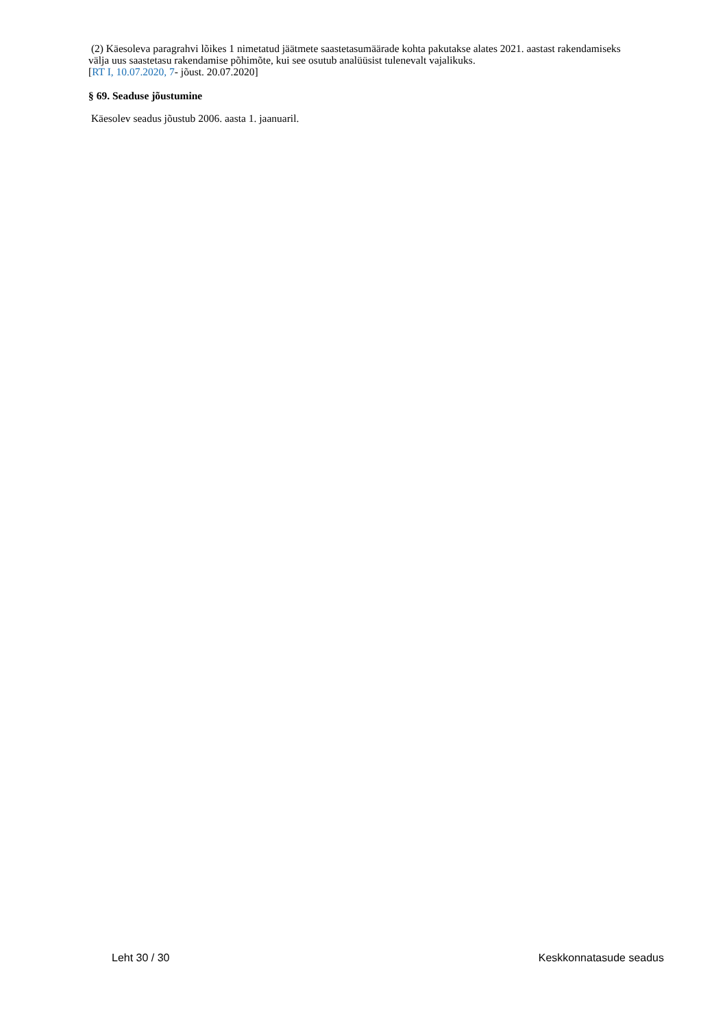(2) Käesoleva paragrahvi lõikes 1 nimetatud jäätmete saastetasumäärade kohta pakutakse alates 2021. aastast rakendamiseks välja uus saastetasu rakendamise põhimõte, kui see osutub analüüsist tulenevalt vajalikuks.
[RT I, 10.07.2020, 7- jõust. 20.07.2020]
§ 69. Seaduse jõustumine
Käesolev seadus jõustub 2006. aasta 1. jaanuaril.
Leht 30 / 30 Keskkonnatasude seadus